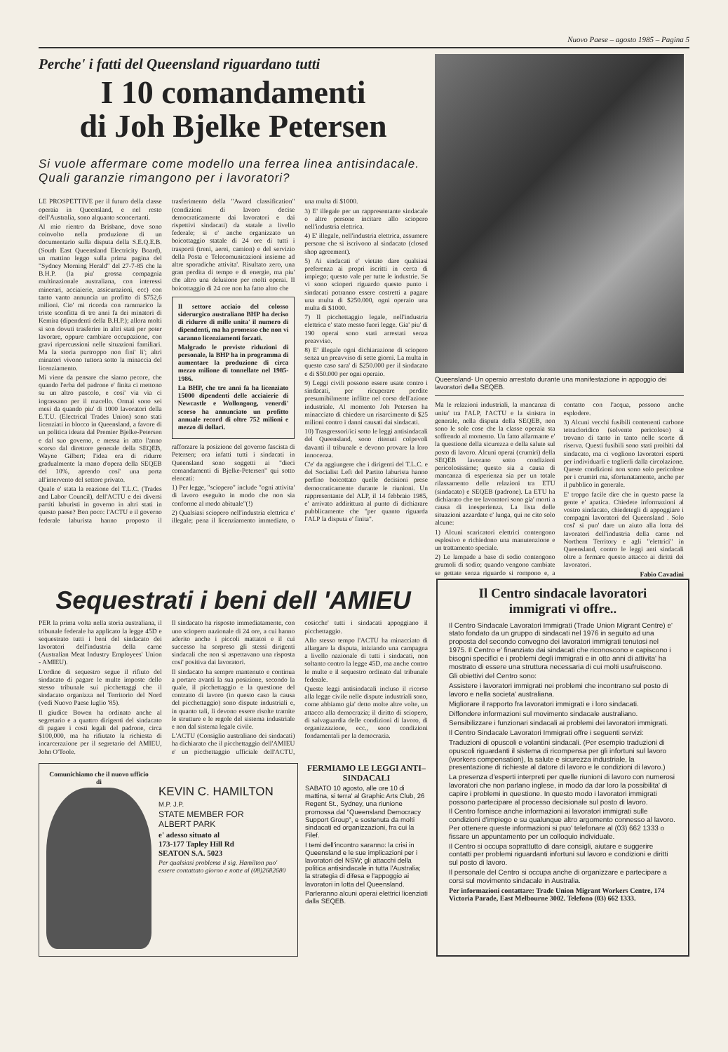Nuovo Paese – agosto 1985 – Pagina 5
Perche' i fatti del Queensland riguardano tutti
I 10 comandamenti
di Joh Bjelke Petersen
Si vuole affermare come modello una ferrea linea antisindacale. Quali garanzie rimangono per i lavoratori?
LE PROSPETTIVE per il futuro della classe operaia in Queensland, e nel resto dell'Australia, sono alquanto sconcertanti.
Al mio rientro da Brisbane, dove sono coinvolto nella produzione di un documentario sulla disputa della S.E.Q.E.B. (South East Queensland Electricity Board), un mattino leggo sulla prima pagina del "Sydney Morning Herald" del 27-7-85 che la B.H.P. (la piu' grossa compagnia multinazionale australiana, con interessi minerari, acciaierie, assicurazioni, ecc) con tanto vanto annuncia un profitto di $752,6 milioni. Cio' mi ricorda con rammarico la triste sconfitta di tre anni fa dei minatori di Kemira (dipendenti della B.H.P.); allora molti si son dovuti trasferire in altri stati per poter lavorare, oppure cambiare occupazione, con gravi ripercussioni nelle situazioni familiari. Ma la storia purtroppo non fini' li'; altri minatori vivono tuttora sotto la minaccia del licenziamento.
Mi viene da pensare che siamo pecore, che quando l'erba del padrone e' finita ci mettono su un altro pascolo, e cosi' via via ci ingrassano per il macello. Ormai sono sei mesi da quando piu' di 1000 lavoratori della E.T.U. (Electrical Trades Union) sono stati licenziati in blocco in Queensland, a favore di un politica ideata dal Premier Bjelke-Petersen e dal suo governo, e messa in atto l'anno scorso dal direttore generale della SEQEB, Wayne Gilbert; l'idea era di ridurre gradualmente la mano d'opera della SEQEB del 10%, aprendo cosi' una porta all'intervento del settore privato.
Quale e' stata la reazione del T.L.C. (Trades and Labor Council), dell'ACTU e dei diversi partiti laburisti in governo in altri stati in questo paese? Ben poco: l'ACTU e il governo federale laburista hanno proposto il trasferimento della "Award classification" (condizioni di lavoro decise democraticamente dai lavoratori e dai rispettivi sindacati) da statale a livello federale; si e' anche organizzato un boicottaggio statale di 24 ore di tutti i trasporti (treni, aerei, camion) e del servizio della Posta e Telecomunicazioni insieme ad altre sporadiche attivita'. Risultato zero, una gran perdita di tempo e di energie, ma piu' che altro una delusione per molti operai. Il boicottaggio di 24 ore non ha fatto altro che
Il settore acciaio del colosso siderurgico australiano BHP ha deciso di ridurre di mille unita' il numero di dipendenti, ma ha promesso che non vi saranno licenziamenti forzati.
Malgrado le previste riduzioni di personale, la BHP ha in programma di aumentare la produzione di circa mezzo milione di tonnellate nel 1985-1986.
La BHP, che tre anni fa ha licenziato 15000 dipendenti delle acciaierie di Newcastle e Wollongong, venerdi' scorso ha annunciato un profitto annuale record di oltre 752 milioni e mezzo di dollari.
rafforzare la posizione del governo fascista di Petersen; ora infatti tutti i sindacati in Queensland sono soggetti ai "dieci comandamenti di Bjelke-Petersen" qui sotto elencati:
1) Per legge, "sciopero" include "ogni attivita' di lavoro eseguito in modo che non sia conforme al modo abituale"(!)
2) Qualsiasi sciopero nell'industria elettrica e' illegale; pena il licenziamento immediato, o una multa di $1000.
3) E' illegale per un rappresentante sindacale o altre persone incitare allo sciopero nell'industria elettrica.
4) E' illegale, nell'industria elettrica, assumere persone che si iscrivono al sindacato (closed shop agreement).
5) Ai sindacati e' vietato dare qualsiasi preferenza ai propri iscritti in cerca di impiego; questo vale per tutte le industrie. Se vi sono scioperi riguardo questo punto i sindacati potranno essere costretti a pagare una multa di $250.000, ogni operaio una multa di $1000.
7) Il picchettaggio legale, nell'industria elettrica e' stato messo fuori legge. Gia' piu' di 190 operai sono stati arrestati senza preavviso.
8) E' illegale ogni dichiarazione di sciopero senza un preavviso di sette giorni. La multa in questo caso sara' di $250.000 per il sindacato e di $50.000 per ogni operaio.
9) Leggi civili possono essere usate contro i sindacati, per ricuperare perdite presumibilmente inflitte nel corso dell'azione industriale. Al momento Joh Petersen ha minacciato di chiedere un risarcimento di $25 milioni contro i danni causati dai sindacati.
10) Trasgressori/ici sotto le leggi antisindacali del Queensland, sono ritenuti colpevoli davanti il tribunale e devono provare la loro innocenza.
C'e' da aggiungere che i dirigenti del T.L.C. e del Socialist Left del Partito laburista hanno perfino boicottato quelle decisioni prese democraticamente durante le riunioni. Un rappresentante del ALP, il 14 febbraio 1985, e' arrivato addirittura al punto di dichiarare pubblicamente che "per quanto riguarda l'ALP la disputa e' finita".
Queensland- Un operaio arrestato durante una manifestazione in appoggio dei lavoratori della SEQEB.
Ma le relazioni industriali, la mancanza di unita' tra l'ALP, l'ACTU e la sinistra in generale, nella disputa della SEQEB, non sono le sole cose che la classe operaia sta soffrendo al momento. Un fatto allarmante e' la questione della sicurezza e della salute sul posto di lavoro. Alcuni operai (crumiri) della SEQEB lavorano sotto condizioni pericolosissime; questo sia a causa di mancanza di esperienza sia per un totale rilassamento delle relazioni tra ETU (sindacato) e SEQEB (padrone). La ETU ha dichiarato che tre lavoratori sono gia' morti a causa di inesperienza. La lista delle situazioni azzardate e' lunga, qui ne cito solo alcune:
1) Alcuni scaricatori elettrici contengono esplosivo e richiedono una manutenzione e un trattamento speciale.
2) Le lampade a base di sodio contengono grumoli di sodio; quando vengono cambiate se gettate senza riguardo si rompono e, a contatto con l'acqua, possono anche esplodere.
3) Alcuni vecchi fusibili contenenti carbone tetracloridico (solvente pericoloso) si trovano di tanto in tanto nelle scorte di riserva. Questi fusibili sono stati proibiti dal sindacato, ma ci vogliono lavoratori esperti per individuarli e toglierli dalla circolazione. Queste condizioni non sono solo pericolose per i crumiri ma, sfortunatamente, anche per il pubblico in generale.
E' troppo facile dire che in questo paese la gente e' apatica. Chiedete informazioni al vostro sindacato, chiedetegli di appoggiare i compagni lavoratori del Queensland . Solo cosi' si puo' dare un aiuto alla lotta dei lavoratori dell'industria della carne nel Northern Territory e agli "elettrici" in Queensland, contro le leggi anti sindacali oltre a fermare questo attacco ai diritti dei lavoratori.
Fabio Cavadini
Sequestrati i beni dell 'AMIEU
PER la prima volta nella storia australiana, il tribunale federale ha applicato la legge 45D e sequestrato tutti i beni del sindacato dei lavoratori dell'industria della carne (Australian Meat Industry Employees' Union - AMIEU).
L'ordine di sequestro segue il rifiuto del sindacato di pagare le multe imposte dello stesso tribunale sui picchettaggi che il sindacato organizza nel Territorio del Nord (vedi Nuovo Paese luglio '85).
Il giudice Bowen ha ordinato anche al segretario e a quattro dirigenti del sindacato di pagare i costi legali del padrone, circa $100,000, ma ha rifiutato la richiesta di incarcerazione per il segretario del AMIEU, John O'Toole.
Il sindacato ha risposto immediatamente, con uno sciopero nazionale di 24 ore, a cui hanno aderito anche i piccoli mattatoi e il cui successo ha sorpreso gli stessi dirigenti sindacali che non si aspettavano una risposta cosi' positiva dai lavoratori.
Il sindacato ha sempre mantenuto e continua a portare avanti la sua posizione, secondo la quale, il picchettaggio e la questione del contratto di lavoro (in questo caso la causa del picchettaggio) sono dispute industriali e, in quanto tali, li devono essere risolte tramite le strutture e le regole del sistema industriale e non dal sistema legale civile.
L'ACTU (Consiglio australiano dei sindacati) ha dichiarato che il picchettaggio dell'AMIEU e' un picchettaggio ufficiale dell'ACTU, cosicche' tutti i sindacati appoggiano il picchettaggio.
Allo stesso tempo l'ACTU ha minacciato di allargare la disputa, iniziando una campagna a livello nazionale di tutti i sindacati, non soltanto contro la legge 45D, ma anche contro le multe e il sequestro ordinato dal tribunale federale.
Queste leggi antisindacali incluso il ricorso alla legge civile nelle dispute industriali sono, come abbiamo gia' detto molte altre volte, un attacco alla democrazia; il diritto di sciopero, di salvaguardia delle condizioni di lavoro, di organizzazione, ecc., sono condizioni fondamentali per la democrazia.
Comunichiamo che il nuovo ufficio di
KEVIN C. HAMILTON
M.P. J.P.
STATE MEMBER FOR
ALBERT PARK
e' adesso situato al
173-177 Tapley Hill Rd
SEATON S.A. 5023
Per qualsiasi problema il sig. Hamilton puo' essere contattato giorno e notte al (08)2682680
FERMIAMO LE LEGGI ANTI–SINDACALI
SABATO 10 agosto, alle ore 10 di mattina, si terra' al Graphic Arts Club, 26 Regent St., Sydney, una riunione promossa dal "Queensland Democracy Support Group", e sostenuta da molti sindacati ed organizzazioni, fra cui la Filef.
I temi dell'incontro saranno: la crisi in Queensland e le sue implicazioni per i lavoratori del NSW; gli attacchi della politica antisindacale in tutta l'Australia; la strategia di difesa e l'appoggio ai lavoratori in lotta del Queensland.
Parleranno alcuni operai elettrici licenziati dalla SEQEB.
Il Centro sindacale lavoratori immigrati vi offre..
Il Centro Sindacale Lavoratori Immigrati (Trade Union Migrant Centre) e' stato fondato da un gruppo di sindacati nel 1976 in seguito ad una proposta del secondo convegno dei lavoratori immigrati tenutosi nel 1975. Il Centro e' finanziato dai sindacati che riconoscono e capiscono i bisogni specifici e i problemi degli immigrati e in otto anni di attivita' ha mostrato di essere una struttura necessaria di cui molti usufruiscono.
Gli obiettivi del Centro sono:
Assistere i lavoratori immigrati nei problemi che incontrano sul posto di lavoro e nella societa' australiana.
Migliorare il rapporto fra lavoratori immigrati e i loro sindacati.
Diffondere informazioni sul movimento sindacale australiano.
Sensibilizzare i funzionari sindacali ai problemi dei lavoratori immigrati.
Il Centro Sindacale Lavoratori Immigrati offre i seguenti servizi:
Traduzioni di opuscoli e volantini sindacali. (Per esempio traduzioni di opuscoli riguardanti il sistema di ricompensa per gli infortuni sul lavoro (workers compensation), la salute e sicurezza industriale, la presentazione di richieste al datore di lavoro e le condizioni di lavoro.)
La presenza d'esperti interpreti per quelle riunioni di lavoro con numerosi lavoratori che non parlano inglese, in modo da dar loro la possibilita' di capire i problemi in questione. In questo modo i lavoratori immigrati possono partecipare al processo decisionale sul posto di lavoro.
Il Centro fornisce anche informazioni ai lavoratori immigrati sulle condizioni d'impiego e su qualunque altro argomento connesso al lavoro. Per ottenere queste informazioni si puo' telefonare al (03) 662 1333 o fissare un appuntamento per un colloquio individuale.
Il Centro si occupa soprattutto di dare consigli, aiutare e suggerire contatti per problemi riguardanti infortuni sul lavoro e condizioni e diritti sul posto di lavoro.
Il personale del Centro si occupa anche di organizzare e partecipare a corsi sul movimento sindacale in Australia.
Per informazioni contattare: Trade Union Migrant Workers Centre, 174 Victoria Parade, East Melbourne 3002. Telefono (03) 662 1333.